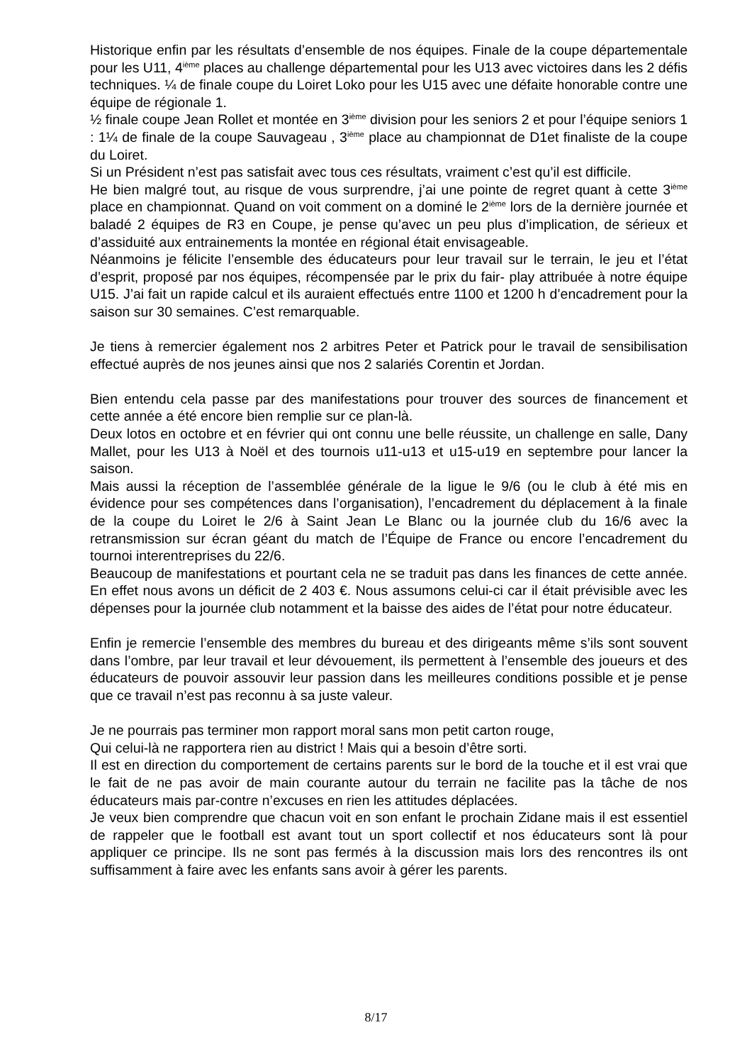Historique enfin par les résultats d’ensemble de nos équipes. Finale de la coupe départementale pour les U11, 4<sup>ième</sup> places au challenge départemental pour les U13 avec victoires dans les 2 défis techniques. ¼ de finale coupe du Loiret Loko pour les U15 avec une défaite honorable contre une équipe de régionale 1.
½ finale coupe Jean Rollet et montée en 3<sup>ième</sup> division pour les seniors 2 et pour l’équipe seniors 1 : 1¼ de finale de la coupe Sauvageau , 3<sup>ième</sup> place au championnat de D1et finaliste de la coupe du Loiret.
Si un Président n’est pas satisfait avec tous ces résultats, vraiment c’est qu’il est difficile.
He bien malgré tout, au risque de vous surprendre, j’ai une pointe de regret quant à cette 3<sup>ième</sup> place en championnat. Quand on voit comment on a dominé le 2<sup>ième</sup> lors de la dernière journée et baladé 2 équipes de R3 en Coupe, je pense qu’avec un peu plus d’implication, de sérieux et d’assiduité aux entrainements la montée en régional était envisageable.
Néanmoins je félicite l’ensemble des éducateurs pour leur travail sur le terrain, le jeu et l’état d’esprit, proposé par nos équipes, récompensée par le prix du fair- play attribuée à notre équipe U15. J’ai fait un rapide calcul et ils auraient effectués entre 1100 et 1200 h d’encadrement pour la saison sur 30 semaines. C’est remarquable.
Je tiens à remercier également nos 2 arbitres Peter et Patrick pour le travail de sensibilisation effectué auprès de nos jeunes ainsi que nos 2 salariés Corentin et Jordan.
Bien entendu cela passe par des manifestations pour trouver des sources de financement et cette année a été encore bien remplie sur ce plan-là.
Deux lotos en octobre et en février qui ont connu une belle réussite, un challenge en salle, Dany Mallet, pour les U13 à Noël et des tournois u11-u13 et u15-u19 en septembre pour lancer la saison.
Mais aussi la réception de l’assemblée générale de la ligue le 9/6 (ou le club à été mis en évidence pour ses compétences dans l’organisation), l’encadrement du déplacement à la finale de la coupe du Loiret le 2/6 à Saint Jean Le Blanc ou la journée club du 16/6 avec la retransmission sur écran géant du match de l’Équipe de France ou encore l’encadrement du tournoi interentreprises du 22/6.
Beaucoup de manifestations et pourtant cela ne se traduit pas dans les finances de cette année. En effet nous avons un déficit de 2 403 €. Nous assumons celui-ci car il était prévisible avec les dépenses pour la journée club notamment et la baisse des aides de l’état pour notre éducateur.
Enfin je remercie l’ensemble des membres du bureau et des dirigeants même s’ils sont souvent dans l’ombre, par leur travail et leur dévouement, ils permettent à l’ensemble des joueurs et des éducateurs de pouvoir assouvir leur passion dans les meilleures conditions possible et je pense que ce travail n’est pas reconnu à sa juste valeur.
Je ne pourrais pas terminer mon rapport moral sans mon petit carton rouge,
Qui celui-là ne rapportera rien au district ! Mais qui a besoin d’être sorti.
Il est en direction du comportement de certains parents sur le bord de la touche et il est vrai que le fait de ne pas avoir de main courante autour du terrain ne facilite pas la tâche de nos éducateurs mais par-contre n’excuses en rien les attitudes déplacées.
Je veux bien comprendre que chacun voit en son enfant le prochain Zidane mais il est essentiel de rappeler que le football est avant tout un sport collectif et nos éducateurs sont là pour appliquer ce principe. Ils ne sont pas fermés à la discussion mais lors des rencontres ils ont suffisamment à faire avec les enfants sans avoir à gérer les parents.
8/17